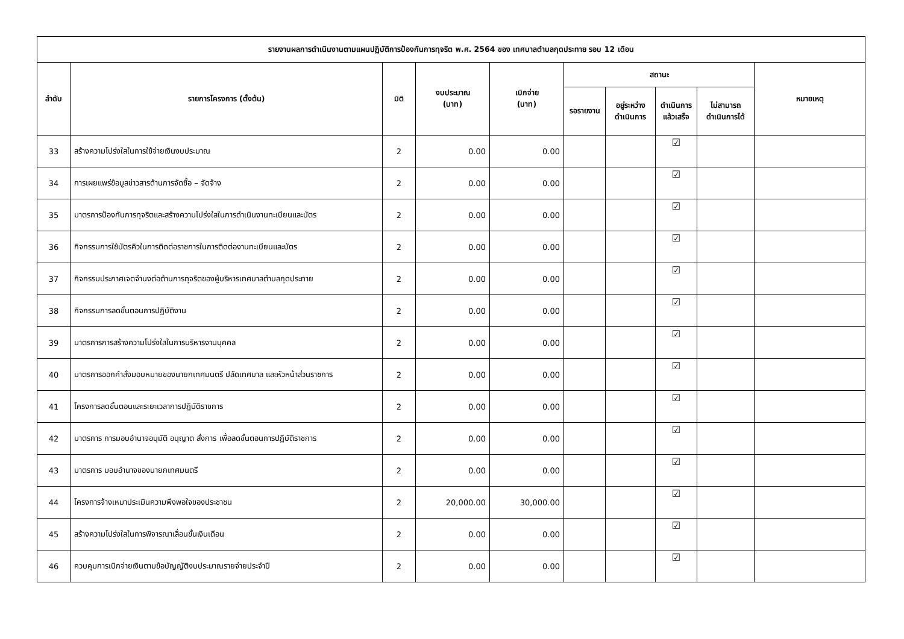| รายงานผลการดำเนินงานตามแผนปฏิบัติการป้องกันการทุจริต พ.ศ. 2564 ของ เทศบาลตำบลกุดประทาย รอบ 12 เดือน | | | | | | | | | |
| --- | --- | --- | --- | --- | --- | --- | --- | --- | --- |
| ลำดับ | รายการโครงการ (ตั้งต้น) | มิติ | งบประมาณ (บาท) | เบิกจ่าย (บาท) | สถานะ | | | | หมายเหตุ |
| | | | | | รอรายงาน | อยู่ระหว่าง ดำเนินการ | ดำเนินการ แล้วเสร็จ | ไม่สามารถ ดำเนินการได้ | |
| 33 | สร้างความโปร่งใสในการใช้จ่ายเงินงบประมาณ | 2 | 0.00 | 0.00 | | | ☑ | | |
| 34 | การเผยแพร่ข้อมูลข่าวสารด้านการจัดซื้อ – จัดจ้าง | 2 | 0.00 | 0.00 | | | ☑ | | |
| 35 | มาตรการป้องกันการทุจริตและสร้างความโปร่งใสในการดำเนินงานทะเบียนและบัตร | 2 | 0.00 | 0.00 | | | ☑ | | |
| 36 | กิจกรรมการใช้บัตรคิวในการติดต่อราชการในการติดต่องานทะเบียนและบัตร | 2 | 0.00 | 0.00 | | | ☑ | | |
| 37 | กิจกรรมประกาศเจตจำนงต่อต้านการทุจริตของผู้บริหารเทศบาลตำบลกุดประทาย | 2 | 0.00 | 0.00 | | | ☑ | | |
| 38 | กิจกรรมการลดขั้นตอนการปฏิบัติงาน | 2 | 0.00 | 0.00 | | | ☑ | | |
| 39 | มาตรการการสร้างความโปร่งใสในการบริหารงานบุคคล | 2 | 0.00 | 0.00 | | | ☑ | | |
| 40 | มาตรการออกคำสั่งมอบหมายของนายกเทศมนตรี ปลัดเทศบาล และหัวหน้าส่วนราชการ | 2 | 0.00 | 0.00 | | | ☑ | | |
| 41 | โครงการลดขั้นตอนและระยะเวลาการปฏิบัติราชการ | 2 | 0.00 | 0.00 | | | ☑ | | |
| 42 | มาตรการ การมอบอำนาจอนุมัติ อนุญาต สั่งการ เพื่อลดขั้นตอนการปฏิบัติราชการ | 2 | 0.00 | 0.00 | | | ☑ | | |
| 43 | มาตรการ มอบอำนาจของนายกเทศมนตรี | 2 | 0.00 | 0.00 | | | ☑ | | |
| 44 | โครงการจ้างเหมาประเมินความพึงพอใจของประชาชน | 2 | 20,000.00 | 30,000.00 | | | ☑ | | |
| 45 | สร้างความโปร่งใสในการพิจารณาเลื่อนขั้นเงินเดือน | 2 | 0.00 | 0.00 | | | ☑ | | |
| 46 | ควบคุมการเบิกจ่ายเงินตามข้อบัญญัติงบประมาณรายจ่ายประจำปี | 2 | 0.00 | 0.00 | | | ☑ | | |